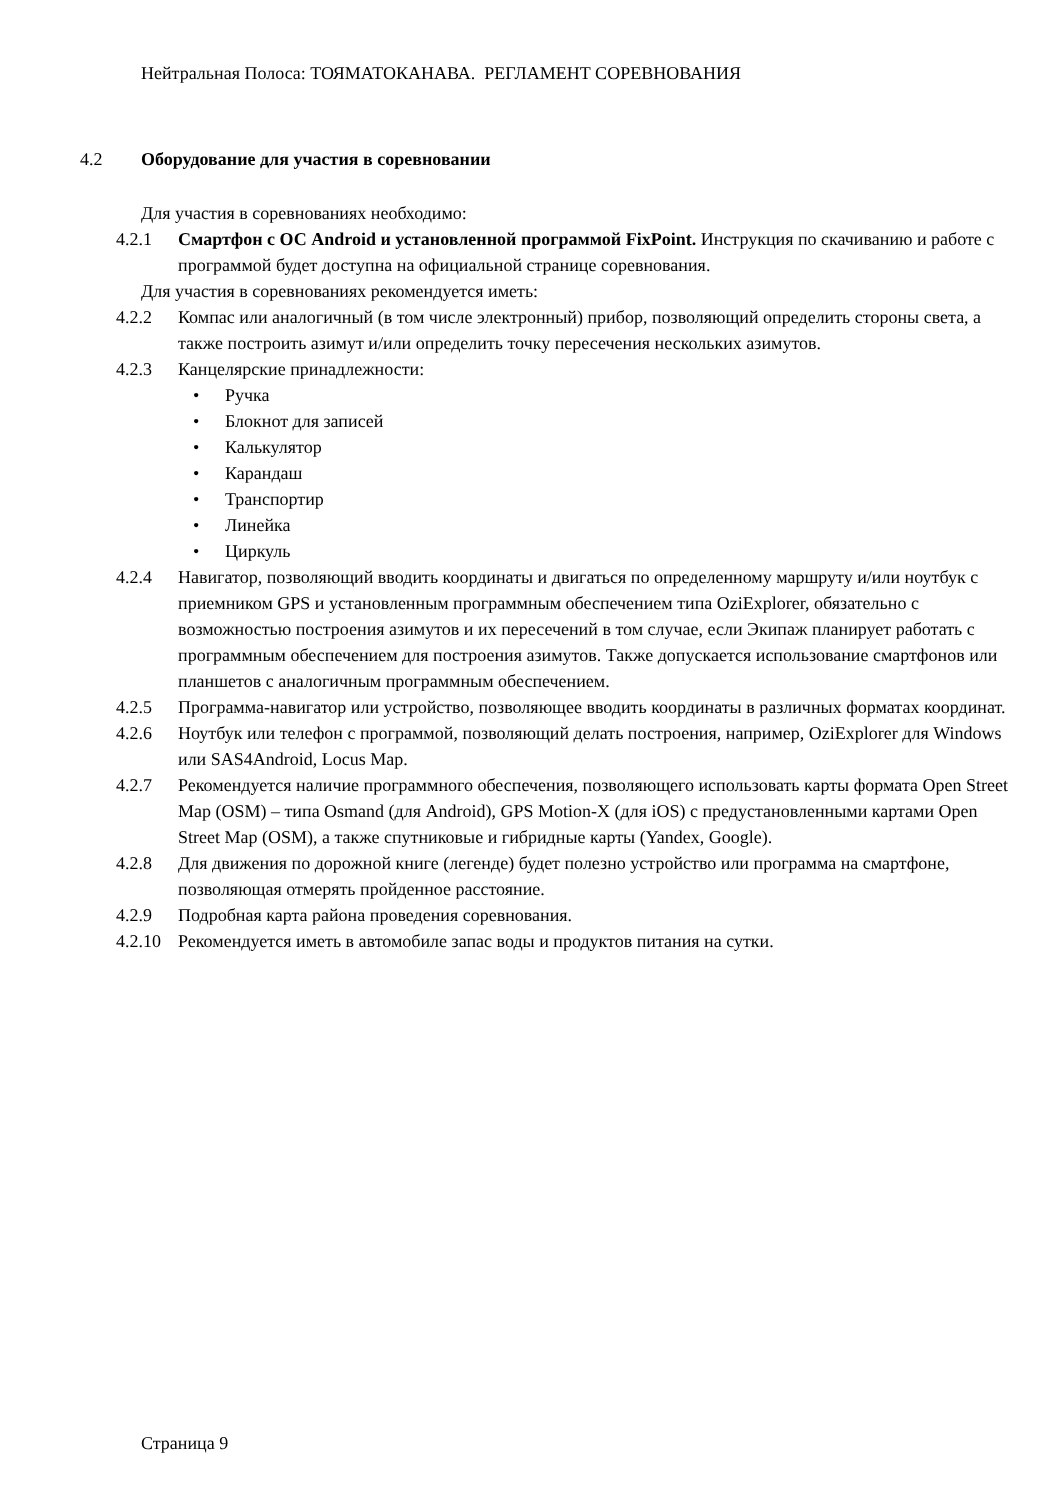Нейтральная Полоса: ТОЯМАТОКАНАВА. РЕГЛАМЕНТ СОРЕВНОВАНИЯ
4.2 Оборудование для участия в соревновании
Для участия в соревнованиях необходимо:
4.2.1 Смартфон с ОС Android и установленной программой FixPoint. Инструкция по скачиванию и работе с программой будет доступна на официальной странице соревнования.
Для участия в соревнованиях рекомендуется иметь:
4.2.2 Компас или аналогичный (в том числе электронный) прибор, позволяющий определить стороны света, а также построить азимут и/или определить точку пересечения нескольких азимутов.
4.2.3 Канцелярские принадлежности:
• Ручка
• Блокнот для записей
• Калькулятор
• Карандаш
• Транспортир
• Линейка
• Циркуль
4.2.4 Навигатор, позволяющий вводить координаты и двигаться по определенному маршруту и/или ноутбук с приемником GPS и установленным программным обеспечением типа OziExplorer, обязательно с возможностью построения азимутов и их пересечений в том случае, если Экипаж планирует работать с программным обеспечением для построения азимутов. Также допускается использование смартфонов или планшетов с аналогичным программным обеспечением.
4.2.5 Программа-навигатор или устройство, позволяющее вводить координаты в различных форматах координат.
4.2.6 Ноутбук или телефон с программой, позволяющий делать построения, например, OziExplorer для Windows или SAS4Android, Locus Map.
4.2.7 Рекомендуется наличие программного обеспечения, позволяющего использовать карты формата Open Street Map (OSM) – типа Osmand (для Android), GPS Motion-X (для iOS) с предустановленными картами Open Street Map (OSM), а также спутниковые и гибридные карты (Yandex, Google).
4.2.8 Для движения по дорожной книге (легенде) будет полезно устройство или программа на смартфоне, позволяющая отмерять пройденное расстояние.
4.2.9 Подробная карта района проведения соревнования.
4.2.10
Рекомендуется иметь в автомобиле запас воды и продуктов питания на сутки.
Страница 9